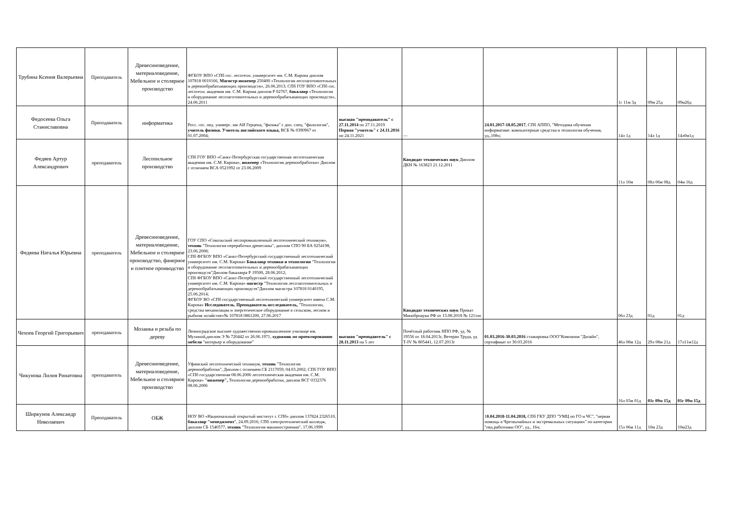| Трубина Ксения Валерьевна | Преподаватель | Древесиноведение, материаловедение, Мебельное и столярное производство | ФГБОУ ВПО «СПб гос. лесотехн. университет им. С.М. Кирова диплом 107818 0010166, Магистр-инженер 250400 «Технология лесозаготовительных и деревообрабатывающих производств», 26.06.2013; СПб ГОУ ВПО «СПб гос. лесотехн. академия им. С.М. Кирова диплом Р 02767, бакалавр «Технология и оборудование лесозаготовительных и деревообрабатывающих производств», 24.06.2011 | | | | 1г 11м 3д | 09м 25д | 09м26д |
| Федосеева Ольга Станиславовна | Преподаватель | информатика | Росс. гос. пед. универс. им АИ Герцена, "физика" с доп. спец. "филология", учитель физики. Учитель английского языка, ВСБ № 0390967 от 01.07.2004; | высшая "преподаватель" с 27.11.2014 по 27.11.2019 Первая "учитель" с 24.11.2016 по 24.11.2021 | — | 24.01.2017-18.05.2017 , СПб АППО, "Методика обучения информатике: компьютерные средства и технология обучения, уд.,108ч; | 14л 1д | 14л 1д | 14л0м1д |
| Федяев Артур Александрович | преподаватель | Лесопильное производство | СПб ГОУ ВПО «Санкт-Петербургская государственная лесотехническая академия им. С.М. Кирова», инженер «Технология деревообработки» Диплом с отличием ВСА 0521992 от 23.06.2009 | | Кандидат технических наук Диплом ДКН № 163823 21.12.2011 | | 11л 10м | 08л 06м 08д | 04м 16д |
| Федяева Наталья Юрьевна | преподаватель | Древесиноведение, материаловедение, Мебельное и столярное производство, фанерное и плитное проиводство | ГОУ СПО «Сокольский лесопромышленный лесотехнический техникум», техник "Технология переработки древесины", диплом СПО 90 БА 0254198, 23.06.2008; СПб ФГБОУ ВПО «Санкт-Петербургский государственный лесотехнический университет им. С.М. Кирова» Бакалавр техники и технологии "Технология и оборудование лесозаготовительных и деревообрабатывающих производств"Диплом бакалавра Р 19500, 28.06.2012; СПб ФГБОУ ВПО «Санкт-Петербургский государственный лесотехнический университет им. С.М. Кирова» магистр "Технология лесозаготовительных и деревообрабатывающих производств"Диплом магистра 107818 0140195, 25.06.2014; ФГБОУ ВО «СПб государственный лесотехнический университет имени С.М. Кирова» Исследователь. Преподаватель-исследователь, "Технологии, средства механизации и энергетическое оборудование в сельском, лесном и рыбном хозяйстве»№ 107818 0861200, 27.06.2017 | | Кандидат технических наук Приказ Минобрнауки РФ от 13.08.2018 № 121/нп | | 06л 23д | 01д | 01д |
| Чехоев Георгий Григорьевич | преподаватель | Мозаика и резьба по дереву | Ленинградское высшее художественно-промышленное училище им. Мухиной,диплом Э № 720442 от 26.06.1971, художник по проектированию мебели "интерьер и оборудование" | высшая "преподавтель" с 28.11.2013 на 5 лет | Почётный работник НПО РФ, уд. № 19556 от 18.04.2013г, Ветеран Труда, уд Т-IV № 805441, 12.07.2013г | 01.03.2016-30.03.2016 стажировка ООО"Компания "Дизайн", сертификат от 30.03.2016 | 46л 08м 12д | 29л 08м 21д | 17л11м12д |
| Чикунова Лилия Ринатовна | преподаватель | Древесиноведение, материаловедение, Мебельное и столярное производство | Уфимский лесотехнический техникум, техник "Технология деревообработки", Диплом с отличием СБ 2117059, 04.03.2002; СПб ГОУ ВПО «СПб государственная 08.06.2006 лесотехническая академия им. С.М. Кирова» "инженер", Технология деревообработки, диплом ВСГ 0332376 08.06.2006 | | | | 16л 03м 01д | 01г 09м 15д | 01г 09м 15д |
| Ширкунов Александр Николаевич | Преподаватель | ОБЖ | НОУ ВО «Национальный открытый институт г. СПб» диплом 137824 2326510, бакалавр "менеджмент ", 24.09.2016; СПб электротехнический колледж, диплом СБ 1540577, техник "Технология машиностроения", 17.06.1999 | | | 1 0.04.2018-11.04.2018, СПб ГКУ ДПО "УМЦ по ГО и ЧС", "первая помощь в Чрезвычайных и экстремальных ситуациях" по категории "пед.работники ОО", уд., 16ч; | 15л 06м 11д | 10м 23д | 10м23д |